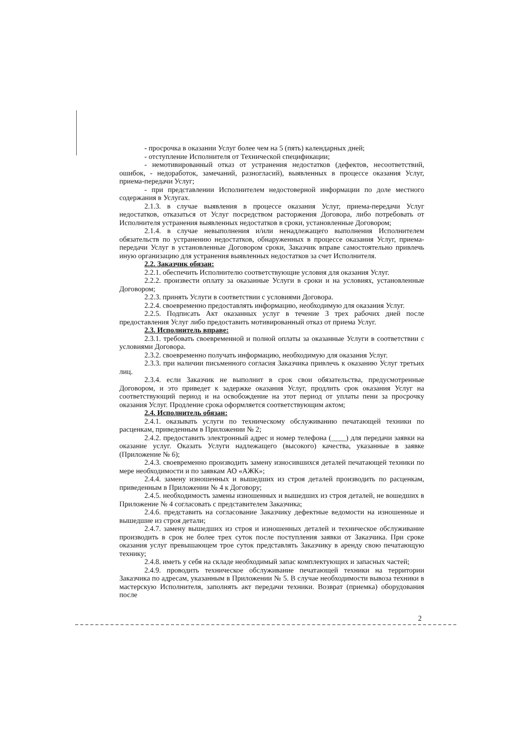- просрочка в оказании Услуг более чем на 5 (пять) календарных дней;
- отступление Исполнителя от Технической спецификации;
- немотивированный отказ от устранения недостатков (дефектов, несоответствий, ошибок, - недоработок, замечаний, разногласий), выявленных в процессе оказания Услуг, приема-передачи Услуг;
- при представлении Исполнителем недостоверной информации по доле местного содержания в Услугах.
2.1.3. в случае выявления в процессе оказания Услуг, приема-передачи Услуг недостатков, отказаться от Услуг посредством расторжения Договора, либо потребовать от Исполнителя устранения выявленных недостатков в сроки, установленные Договором;
2.1.4. в случае невыполнения и/или ненадлежащего выполнения Исполнителем обязательств по устранению недостатков, обнаруженных в процессе оказания Услуг, приема-передачи Услуг в установленные Договором сроки, Заказчик вправе самостоятельно привлечь иную организацию для устранения выявленных недостатков за счет Исполнителя.
2.2. Заказчик обязан:
2.2.1. обеспечить Исполнителю соответствующие условия для оказания Услуг.
2.2.2. произвести оплату за оказанные Услуги в сроки и на условиях, установленные Договором;
2.2.3. принять Услуги в соответствии с условиями Договора.
2.2.4. своевременно предоставлять информацию, необходимую для оказания Услуг.
2.2.5. Подписать Акт оказанных услуг в течение 3 трех рабочих дней после предоставления Услуг либо предоставить мотивированный отказ от приема Услуг.
2.3. Исполнитель вправе:
2.3.1. требовать своевременной и полной оплаты за оказанные Услуги в соответствии с условиями Договора.
2.3.2. своевременно получать информацию, необходимую для оказания Услуг.
2.3.3. при наличии письменного согласия Заказчика привлечь к оказанию Услуг третьих лиц.
2.3.4. если Заказчик не выполнит в срок свои обязательства, предусмотренные Договором, и это приведет к задержке оказания Услуг, продлить срок оказания Услуг на соответствующий период и на освобождение на этот период от уплаты пени за просрочку оказания Услуг. Продление срока оформляется соответствующим актом;
2.4. Исполнитель обязан:
2.4.1. оказывать услуги по техническому обслуживанию печатающей техники по расценкам, приведенным в Приложении № 2;
2.4.2. предоставить электронный адрес и номер телефона (____) для передачи заявки на оказание услуг. Оказать Услуги надлежащего (высокого) качества, указанные в заявке (Приложение № 6);
2.4.3. своевременно производить замену износившихся деталей печатающей техники по мере необходимости и по заявкам АО «АЖК»;
2.4.4. замену изношенных и вышедших из строя деталей производить по расценкам, приведенным в Приложении № 4 к Договору;
2.4.5. необходимость замены изношенных и вышедших из строя деталей, не вошедших в Приложение № 4 согласовать с представителем Заказчика;
2.4.6. представить на согласование Заказчику дефектные ведомости на изношенные и вышедшие из строя детали;
2.4.7. замену вышедших из строя и изношенных деталей и техническое обслуживание производить в срок не более трех суток после поступления заявки от Заказчика. При сроке оказания услуг превышающем трое суток представлять Заказчику в аренду свою печатающую технику;
2.4.8. иметь у себя на складе необходимый запас комплектующих и запасных частей;
2.4.9. проводить техническое обслуживание печатающей техники на территории Заказчика по адресам, указанным в Приложении № 5. В случае необходимости вывоза техники в мастерскую Исполнителя, заполнять акт передачи техники. Возврат (приемка) оборудования после
2